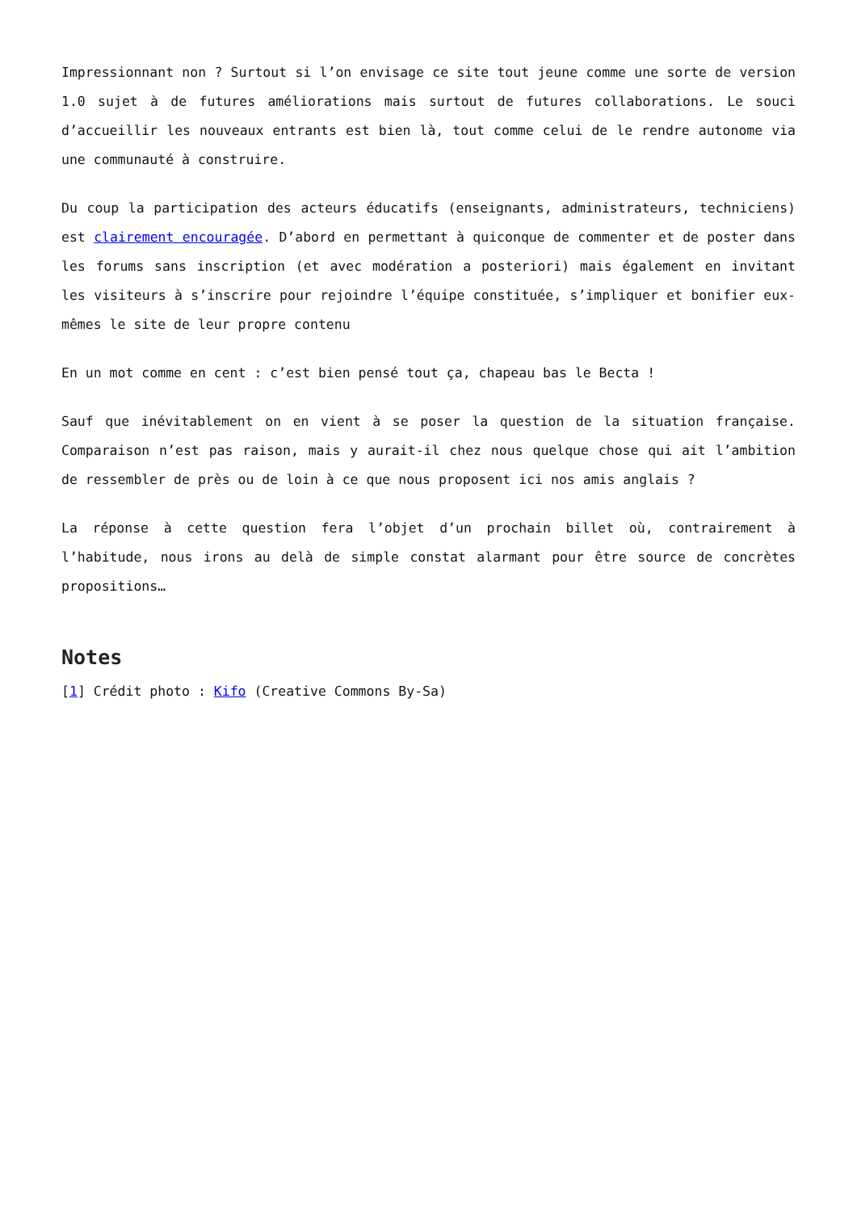Impressionnant non ? Surtout si l’on envisage ce site tout jeune comme une sorte de version 1.0 sujet à de futures améliorations mais surtout de futures collaborations. Le souci d’accueillir les nouveaux entrants est bien là, tout comme celui de le rendre autonome via une communauté à construire.
Du coup la participation des acteurs éducatifs (enseignants, administrateurs, techniciens) est clairement encouragée. D’abord en permettant à quiconque de commenter et de poster dans les forums sans inscription (et avec modération a posteriori) mais également en invitant les visiteurs à s’inscrire pour rejoindre l’équipe constituée, s’impliquer et bonifier eux-mêmes le site de leur propre contenu
En un mot comme en cent : c’est bien pensé tout ça, chapeau bas le Becta !
Sauf que inévitablement on en vient à se poser la question de la situation française. Comparaison n’est pas raison, mais y aurait-il chez nous quelque chose qui ait l’ambition de ressembler de près ou de loin à ce que nous proposent ici nos amis anglais ?
La réponse à cette question fera l’objet d’un prochain billet où, contrairement à l’habitude, nous irons au delà de simple constat alarmant pour être source de concrètes propositions…
Notes
[1] Crédit photo : Kifo (Creative Commons By-Sa)